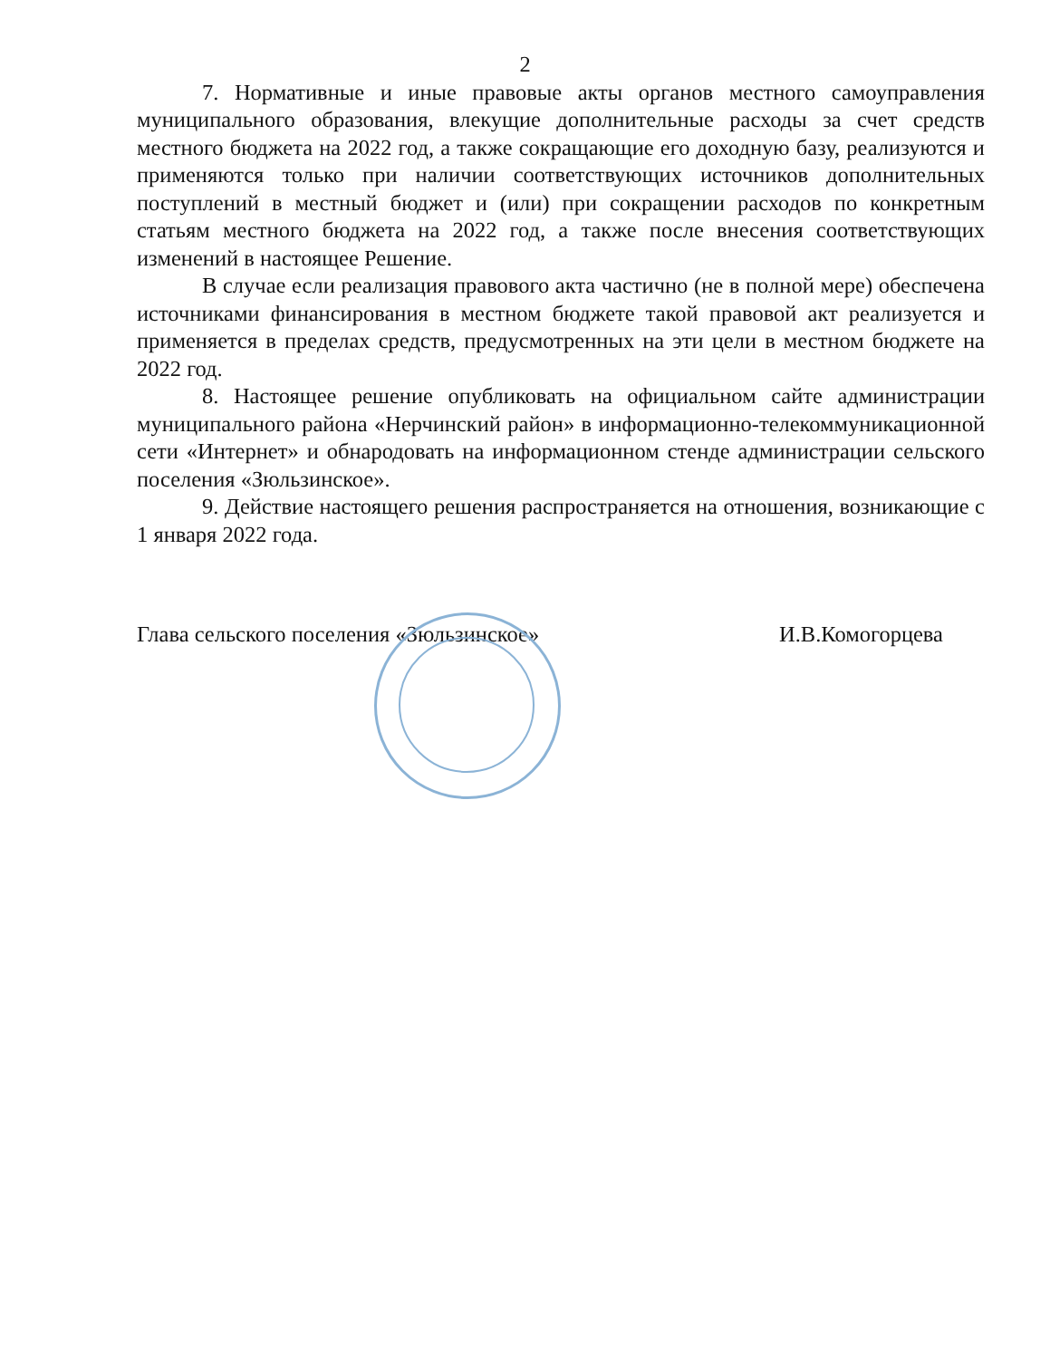2
7. Нормативные и иные правовые акты органов местного самоуправления муниципального образования, влекущие дополнительные расходы за счет средств местного бюджета на 2022 год, а также сокращающие его доходную базу, реализуются и применяются только при наличии соответствующих источников дополнительных поступлений в местный бюджет и (или) при сокращении расходов по конкретным статьям местного бюджета на 2022 год, а также после внесения соответствующих изменений в настоящее Решение.
В случае если реализация правового акта частично (не в полной мере) обеспечена источниками финансирования в местном бюджете такой правовой акт реализуется и применяется в пределах средств, предусмотренных на эти цели в местном бюджете на 2022 год.
8. Настоящее решение опубликовать на официальном сайте администрации муниципального района «Нерчинский район» в информационно-телекоммуникационной сети «Интернет» и обнародовать на информационном стенде администрации сельского поселения «Зюльзинское».
9. Действие настоящего решения распространяется на отношения, возникающие с 1 января 2022 года.
Глава сельского поселения «Зюльзинское» И.В.Комогорцева